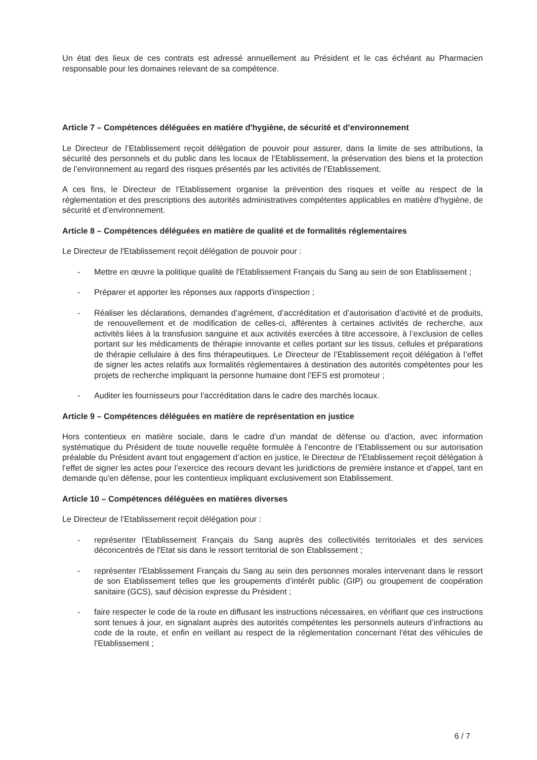Un état des lieux de ces contrats est adressé annuellement au Président et le cas échéant au Pharmacien responsable pour les domaines relevant de sa compétence.
Article 7 – Compétences déléguées en matière d'hygiène, de sécurité et d’environnement
Le Directeur de l’Etablissement reçoit délégation de pouvoir pour assurer, dans la limite de ses attributions, la sécurité des personnels et du public dans les locaux de l’Etablissement, la préservation des biens et la protection de l’environnement au regard des risques présentés par les activités de l’Etablissement.
A ces fins, le Directeur de l’Etablissement organise la prévention des risques et veille au respect de la réglementation et des prescriptions des autorités administratives compétentes applicables en matière d’hygiène, de sécurité et d’environnement.
Article 8 – Compétences déléguées en matière de qualité et de formalités réglementaires
Le Directeur de l'Etablissement reçoit délégation de pouvoir pour :
- Mettre en œuvre la politique qualité de l'Etablissement Français du Sang au sein de son Etablissement ;
- Préparer et apporter les réponses aux rapports d'inspection ;
- Réaliser les déclarations, demandes d’agrément, d’accréditation et d’autorisation d’activité et de produits, de renouvellement et de modification de celles-ci, afférentes à certaines activités de recherche, aux activités liées à la transfusion sanguine et aux activités exercées à titre accessoire, à l’exclusion de celles portant sur les médicaments de thérapie innovante et celles portant sur les tissus, cellules et préparations de thérapie cellulaire à des fins thérapeutiques. Le Directeur de l’Etablissement reçoit délégation à l’effet de signer les actes relatifs aux formalités réglementaires à destination des autorités compétentes pour les projets de recherche impliquant la personne humaine dont l’EFS est promoteur ;
- Auditer les fournisseurs pour l'accréditation dans le cadre des marchés locaux.
Article 9 – Compétences déléguées en matière de représentation en justice
Hors contentieux en matière sociale, dans le cadre d’un mandat de défense ou d’action, avec information systématique du Président de toute nouvelle requête formulée à l’encontre de l’Etablissement ou sur autorisation préalable du Président avant tout engagement d’action en justice, le Directeur de l'Etablissement reçoit délégation à l’effet de signer les actes pour l’exercice des recours devant les juridictions de première instance et d’appel, tant en demande qu'en défense, pour les contentieux impliquant exclusivement son Etablissement.
Article 10 – Compétences déléguées en matières diverses
Le Directeur de l’Etablissement reçoit délégation pour :
- représenter l'Etablissement Français du Sang auprès des collectivités territoriales et des services déconcentrés de l'Etat sis dans le ressort territorial de son Etablissement ;
- représenter l'Etablissement Français du Sang au sein des personnes morales intervenant dans le ressort de son Etablissement telles que les groupements d’intérêt public (GIP) ou groupement de coopération sanitaire (GCS), sauf décision expresse du Président ;
- faire respecter le code de la route en diffusant les instructions nécessaires, en vérifiant que ces instructions sont tenues à jour, en signalant auprès des autorités compétentes les personnels auteurs d’infractions au code de la route, et enfin en veillant au respect de la réglementation concernant l'état des véhicules de l’Etablissement ;
6 / 7